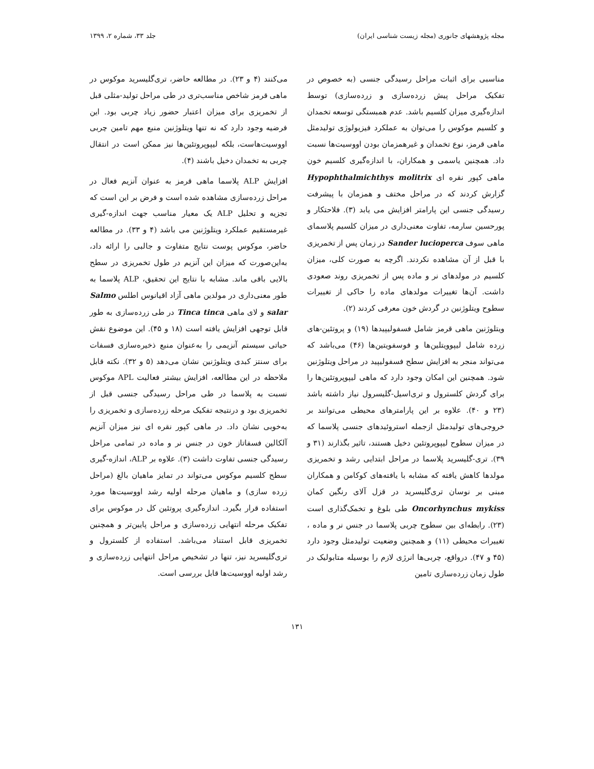مجله پژوهشهای جانوری (مجله زیست شناسی ایران) جلد ۳۳، شماره ۲، ۱۳۹۹
مناسبی برای اثبات مراحل رسیدگی جنسی (به خصوص در تفکیک مراحل پیش زرده‌سازی و زرده‌سازی) توسط اندازه‌گیری میزان کلسیم باشد. عدم همبستگی توسعه تخمدان و کلسیم موکوس را می‌توان به عملکرد فیزیولوژی تولیدمثل ماهی قرمز، نوع تخمدان و غیرهمزمان بودن اووسیت‌ها نسبت داد. همچنین یاسمی و همکاران، با اندازه‌گیری کلسیم خون ماهی کپور نقره ای Hypophthalmichthys molitrix گزارش کردند که در مراحل مختف و همزمان با پیشرفت رسیدگی جنسی این پارامتر افزایش می یابد (۳). فلاحتکار و پورحسین سارمه، تفاوت معنی‌داری در میزان کلسیم پلاسمای ماهی سوف Sander lucioperca در زمان پس از تخمریزی با قبل از آن مشاهده نکردند. اگرچه به صورت کلی، میزان کلسیم در مولدهای نر و ماده پس از تخمریزی روند صعودی داشت. آن‌ها تغییرات مولدهای ماده را حاکی از تغییرات سطوح ویتلوژنین در گردش خون معرفی کردند (۲).
ویتلوژنین ماهی قرمز شامل فسفولیپیدها (۱۹) و پروتئین-های زرده شامل لیپوویتلین‌ها و فوسفویتین‌ها (۴۶) می‌باشد که می‌تواند منجر به افزایش سطح فسفولیپید در مراحل ویتلوژنین شود. همچنین این امکان وجود دارد که ماهی لیپوپروتئین‌ها را برای گردش کلسترول و تری‌اسیل-گلیسرول نیاز داشته باشد (۲۳ و ۴۰). علاوه بر این پارامترهای محیطی می‌توانند بر خروجی‌های تولیدمثل ازجمله استروئیدهای جنسی پلاسما که در میزان سطوح لیپوپروتئین دخیل هستند، تاثیر بگذارند (۳۱ و ۳۹). تری-گلیسرید پلاسما در مراحل ابتدایی رشد و تخمریزی مولدها کاهش یافته که مشابه با یافته‌های کوکامن و همکاران مبنی بر نوسان تری‌گلیسرید در قزل آلای رنگین کمان Oncorhynchus mykiss طی بلوغ و تخمک‌گذاری است (۲۳). رابطه‌ای بین سطوح چربی پلاسما در جنس نر و ماده ، تغییرات محیطی (۱۱) و همچنین وضعیت تولیدمثل وجود دارد (۴۵ و ۴۷). درواقع، چربی‌ها انرژی لازم را بوسیله متابولیک در طول زمان زرده‌سازی تامین
می‌کنند (۴ و ۲۳). در مطالعه حاضر، تری‌گلیسرید موکوس در ماهی قرمز شاخص مناسب‌تری در طی مراحل تولید-مثلی قبل از تخمریزی برای میزان اعتبار حضور زیاد چربی بود. این فرضیه وجود دارد که نه تنها ویتلوژنین منبع مهم تامین چربی اووسیت‌هاست، بلکه لیپوپروتئین‌ها نیز ممکن است در انتقال چربی به تخمدان دخیل باشند (۴).
افزایش ALP پلاسما ماهی قرمز به عنوان آنزیم فعال در مراحل زرده‌سازی مشاهده شده است و فرض بر این است که تجزیه و تحلیل ALP یک معیار مناسب جهت اندازه-گیری غیرمستقیم عملکرد ویتلوژنین می باشد (۴ و ۳۳). در مطالعه حاضر، موکوس پوست نتایج متفاوت و جالبی را ارائه داد، به‌این‌صورت که میزان این آنزیم در طول تخمریزی در سطح بالایی باقی ماند. مشابه با نتایج این تحقیق، ALP پلاسما به طور معنی‌داری در مولدین ماهی آزاد اقیانوس اطلس Salmo salar و لای ماهی Tinca tinca در طی زرده‌سازی به طور قابل توجهی افزایش یافته است (۱۸ و ۴۵). این موضوع نقش حیاتی سیستم آنزیمی را به‌عنوان منبع ذخیره‌سازی فسفات برای سنتز کبدی ویتلوژنین نشان می‌دهد (۵ و ۳۲). نکته قابل ملاحظه در این مطالعه، افزایش بیشتر فعالیت APL موکوس نسبت به پلاسما در طی مراحل رسیدگی جنسی قبل از تخمریزی بود و درنتیجه تفکیک مرحله زرده‌سازی و تخمریزی را به‌خوبی نشان داد. در ماهی کپور نقره ای نیز میزان آنزیم آلکالین فسفاتاز خون در جنس نر و ماده در تمامی مراحل رسیدگی جنسی تفاوت داشت (۳). علاوه بر ALP، اندازه-گیری سطح کلسیم موکوس می‌تواند در تمایز ماهیان بالغ (مراحل زرده سازی) و ماهیان مرحله اولیه رشد اووسیت‌ها مورد استفاده قرار بگیرد. اندازه‌گیری پروتئین کل در موکوس برای تفکیک مرحله انتهایی زرده‌سازی و مراحل پایین‌تر و همچنین تخمریزی قابل استناد می‌باشد. استفاده از کلسترول و تری‌گلیسرید نیز، تنها در تشخیص مراحل انتهایی زرده‌سازی و رشد اولیه اووسیت‌ها قابل بررسی است.
۱۳۱